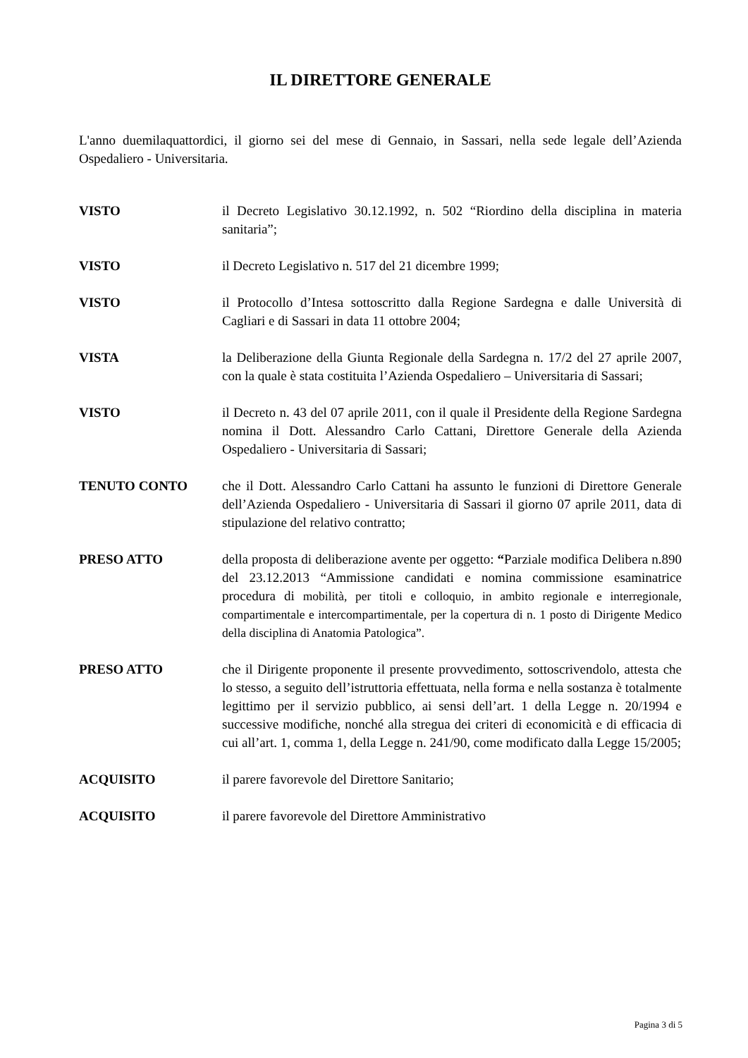IL DIRETTORE GENERALE
L'anno duemilaquattordici, il giorno sei del mese di Gennaio, in Sassari, nella sede legale dell’Azienda Ospedaliero - Universitaria.
VISTO il Decreto Legislativo 30.12.1992, n. 502 “Riordino della disciplina in materia sanitaria”;
VISTO il Decreto Legislativo n. 517 del 21 dicembre 1999;
VISTO il Protocollo d’Intesa sottoscritto dalla Regione Sardegna e dalle Università di Cagliari e di Sassari in data 11 ottobre 2004;
VISTA la Deliberazione della Giunta Regionale della Sardegna n. 17/2 del 27 aprile 2007, con la quale è stata costituita l’Azienda Ospedaliero – Universitaria di Sassari;
VISTO il Decreto n. 43 del 07 aprile 2011, con il quale il Presidente della Regione Sardegna nomina il Dott. Alessandro Carlo Cattani, Direttore Generale della Azienda Ospedaliero - Universitaria di Sassari;
TENUTO CONTO che il Dott. Alessandro Carlo Cattani ha assunto le funzioni di Direttore Generale dell’Azienda Ospedaliero - Universitaria di Sassari il giorno 07 aprile 2011, data di stipulazione del relativo contratto;
PRESO ATTO della proposta di deliberazione avente per oggetto: “Parziale modifica Delibera n.890 del 23.12.2013 “Ammissione candidati e nomina commissione esaminatrice procedura di mobilità, per titoli e colloquio, in ambito regionale e interregionale, compartimentale e intercompartimentale, per la copertura di n. 1 posto di Dirigente Medico della disciplina di Anatomia Patologica”.
PRESO ATTO che il Dirigente proponente il presente provvedimento, sottoscrivendolo, attesta che lo stesso, a seguito dell’istruttoria effettuata, nella forma e nella sostanza è totalmente legittimo per il servizio pubblico, ai sensi dell’art. 1 della Legge n. 20/1994 e successive modifiche, nonché alla stregua dei criteri di economicità e di efficacia di cui all’art. 1, comma 1, della Legge n. 241/90, come modificato dalla Legge 15/2005;
ACQUISITO il parere favorevole del Direttore Sanitario;
ACQUISITO il parere favorevole del Direttore Amministrativo
Pagina 3 di 5